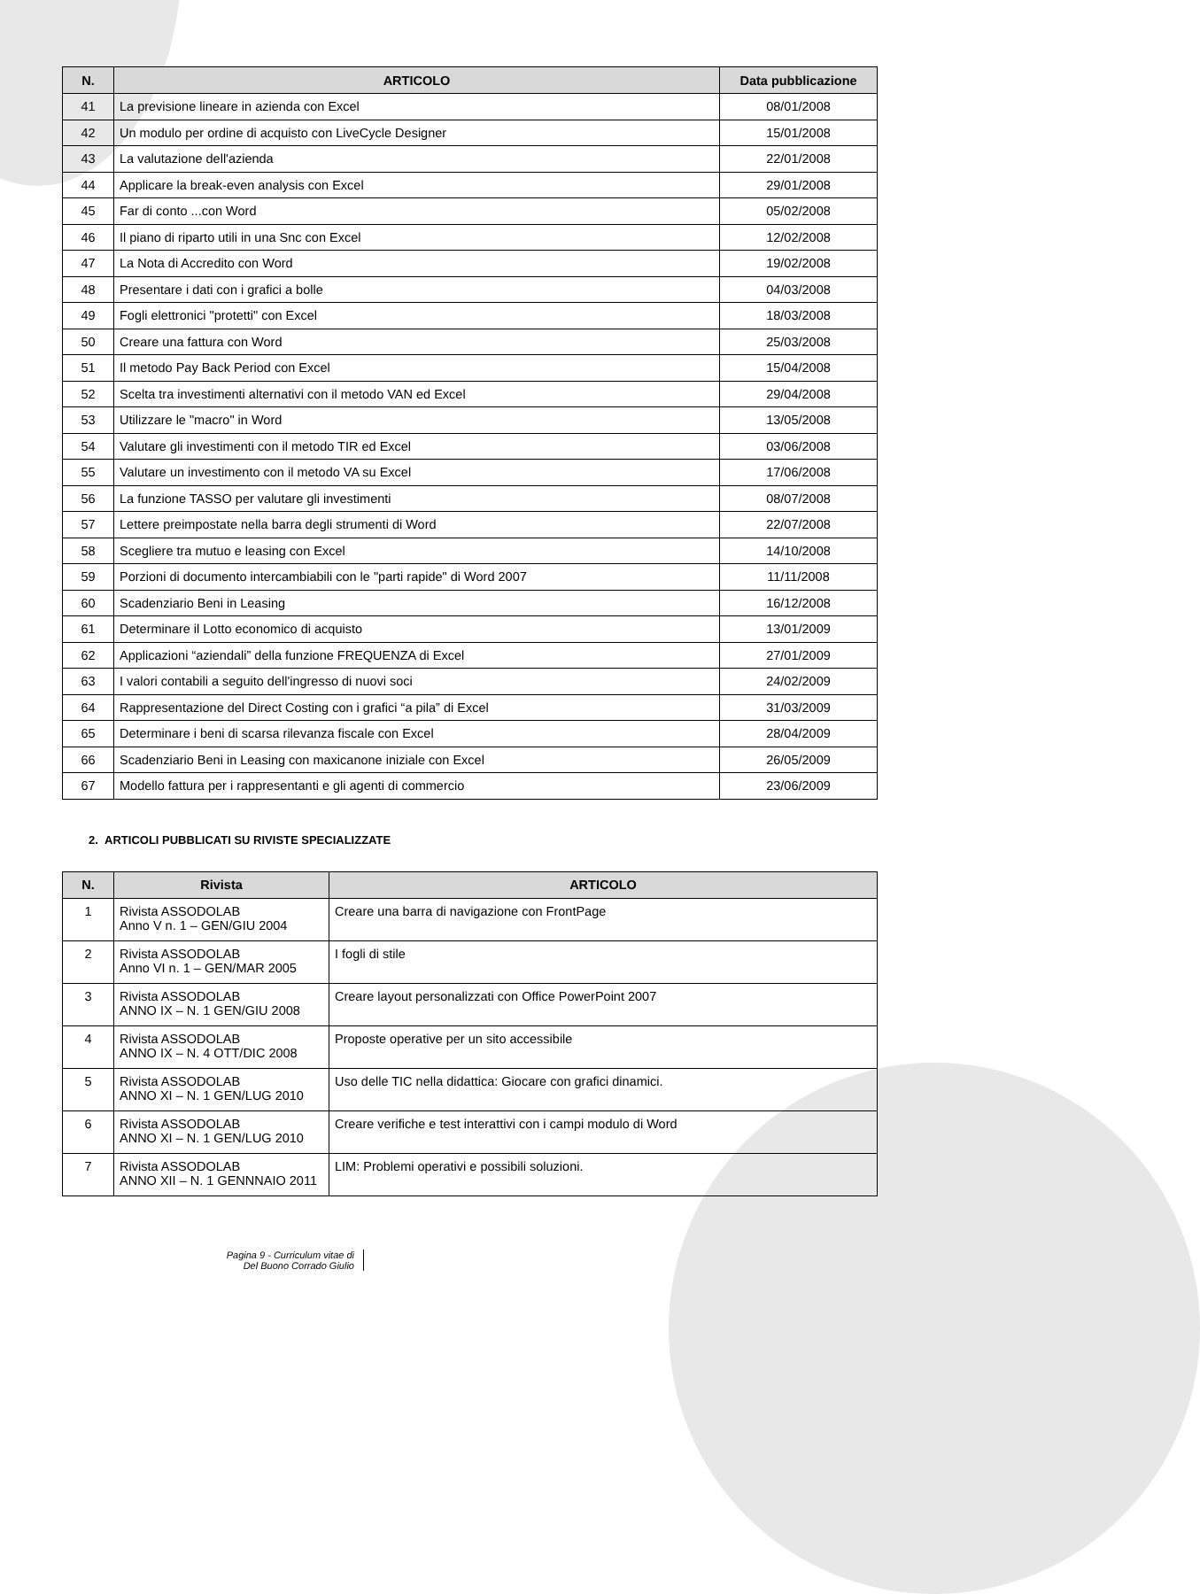| N. | ARTICOLO | Data pubblicazione |
| --- | --- | --- |
| 41 | La previsione lineare in azienda con Excel | 08/01/2008 |
| 42 | Un modulo per ordine di acquisto con LiveCycle Designer | 15/01/2008 |
| 43 | La valutazione dell'azienda | 22/01/2008 |
| 44 | Applicare la break-even analysis con Excel | 29/01/2008 |
| 45 | Far di conto ...con Word | 05/02/2008 |
| 46 | Il piano di riparto utili in una Snc con Excel | 12/02/2008 |
| 47 | La Nota di Accredito con Word | 19/02/2008 |
| 48 | Presentare i dati con i grafici a bolle | 04/03/2008 |
| 49 | Fogli elettronici "protetti" con Excel | 18/03/2008 |
| 50 | Creare una fattura con Word | 25/03/2008 |
| 51 | Il metodo Pay Back Period con Excel | 15/04/2008 |
| 52 | Scelta tra investimenti alternativi con il metodo VAN ed Excel | 29/04/2008 |
| 53 | Utilizzare le "macro" in Word | 13/05/2008 |
| 54 | Valutare gli investimenti con il metodo TIR ed Excel | 03/06/2008 |
| 55 | Valutare un investimento con il metodo VA su Excel | 17/06/2008 |
| 56 | La funzione TASSO per valutare gli investimenti | 08/07/2008 |
| 57 | Lettere preimpostate nella barra degli strumenti di Word | 22/07/2008 |
| 58 | Scegliere tra mutuo e leasing con Excel | 14/10/2008 |
| 59 | Porzioni di documento intercambiabili con le "parti rapide" di Word 2007 | 11/11/2008 |
| 60 | Scadenziario Beni in Leasing | 16/12/2008 |
| 61 | Determinare il Lotto economico di acquisto | 13/01/2009 |
| 62 | Applicazioni “aziendali” della funzione FREQUENZA di Excel | 27/01/2009 |
| 63 | I valori contabili a seguito dell'ingresso di nuovi soci | 24/02/2009 |
| 64 | Rappresentazione del Direct Costing con i grafici “a pila” di Excel | 31/03/2009 |
| 65 | Determinare i beni di scarsa rilevanza fiscale con Excel | 28/04/2009 |
| 66 | Scadenziario Beni in Leasing con maxicanone iniziale con Excel | 26/05/2009 |
| 67 | Modello fattura per i rappresentanti e gli agenti di commercio | 23/06/2009 |
2. ARTICOLI PUBBLICATI SU RIVISTE SPECIALIZZATE
| N. | Rivista | ARTICOLO |
| --- | --- | --- |
| 1 | Rivista ASSODOLAB Anno V n. 1 – GEN/GIU 2004 | Creare una barra di navigazione con FrontPage |
| 2 | Rivista ASSODOLAB Anno VI n. 1 – GEN/MAR 2005 | I fogli di stile |
| 3 | Rivista ASSODOLAB ANNO IX – N. 1 GEN/GIU 2008 | Creare layout personalizzati con Office PowerPoint 2007 |
| 4 | Rivista ASSODOLAB ANNO IX – N. 4 OTT/DIC 2008 | Proposte operative per un sito accessibile |
| 5 | Rivista ASSODOLAB ANNO XI – N. 1 GEN/LUG 2010 | Uso delle TIC nella didattica: Giocare con grafici dinamici. |
| 6 | Rivista ASSODOLAB ANNO XI – N. 1 GEN/LUG 2010 | Creare verifiche e test interattivi con i campi modulo di Word |
| 7 | Rivista ASSODOLAB ANNO XII – N. 1 GENNNAIO 2011 | LIM: Problemi operativi e possibili soluzioni. |
Pagina 9 - Curriculum vitae di
Del Buono Corrado Giulio